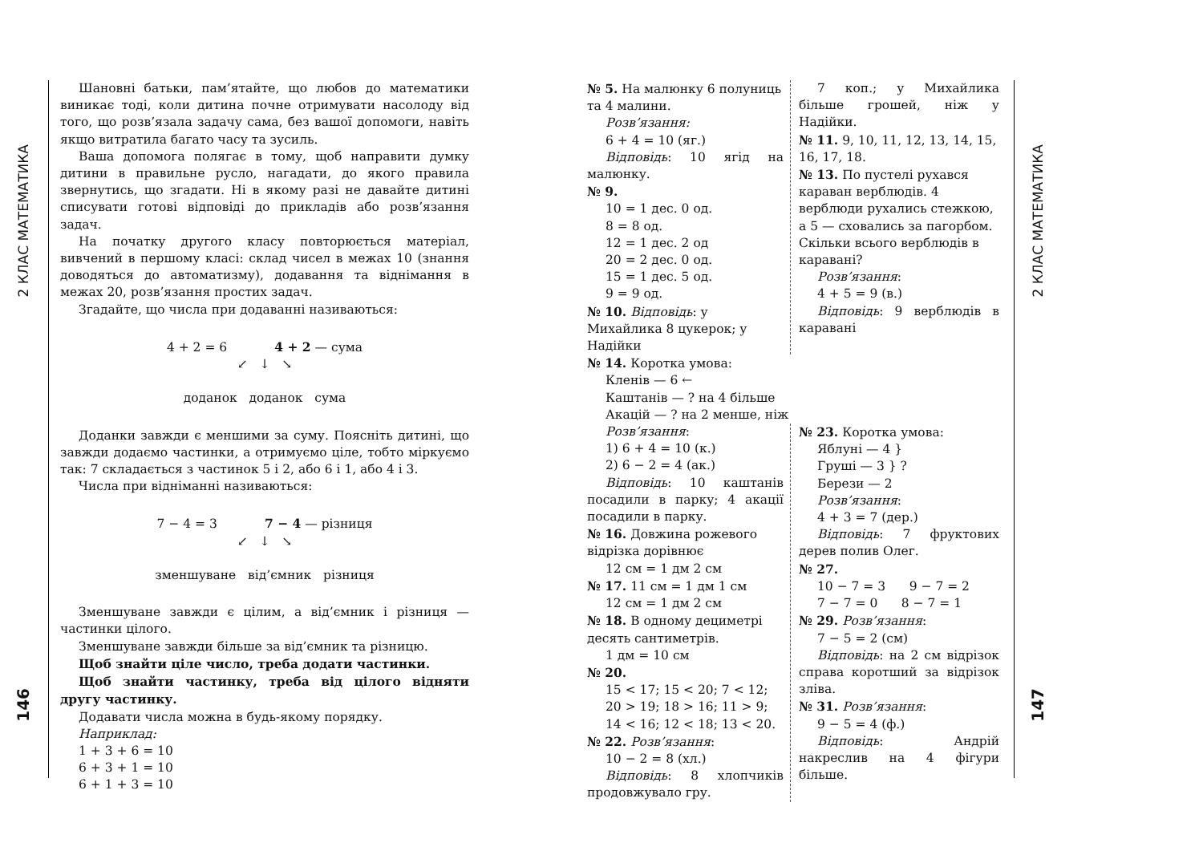2 КЛАС МАТЕМАТИКА
146
Шановні батьки, пам’ятайте, що любов до математики виникає тоді, коли дитина почне отримувати насолоду від того, що розв’язала задачу сама, без вашої допомоги, навіть якщо витратила багато часу та зусиль.
Ваша допомога полягає в тому, щоб направити думку дитини в правильне русло, нагадати, до якого правила звернутись, що згадати. Ні в якому разі не давайте дитині списувати готові відповіді до прикладів або розв’язання задач.
На початку другого класу повторюється матеріал, вивчений в першому класі: склад чисел в межах 10 (знання доводяться до автоматизму), додавання та віднімання в межах 20, розв’язання простих задач.
Згадайте, що числа при додаванні називаються:
4 + 2 = 6 4 + 2 — сума
↙ ↓ ↘
доданок доданок сума
Доданки завжди є меншими за суму. Поясніть дитині, що завжди додаємо частинки, а отримуємо ціле, тобто міркуємо так: 7 складається з частинок 5 і 2, або 6 і 1, або 4 і 3.
Числа при відніманні називаються:
7 − 4 = 3 7 − 4 — різниця
↙ ↓ ↘
зменшуване від’ємник різниця
Зменшуване завжди є цілим, а від’ємник і різниця — частинки цілого.
Зменшуване завжди більше за від’ємник та різницю.
Щоб знайти ціле число, треба додати частинки.
Щоб знайти частинку, треба від цілого відняти другу частинку.
Додавати числа можна в будь-якому порядку.
Наприклад:
1 + 3 + 6 = 10
6 + 3 + 1 = 10
6 + 1 + 3 = 10
№ 5. На малюнку 6 полуниць та 4 малини.
Розв’язання:
6 + 4 = 10 (яг.)
Відповідь: 10 ягід на малюнку.
№ 9.
10 = 1 дес. 0 од.
8 = 8 од.
12 = 1 дес. 2 од
20 = 2 дес. 0 од.
15 = 1 дес. 5 од.
9 = 9 од.
№ 10. Відповідь: у Михайлика 8 цукерок; у Надійки
7 коп.; у Михайлика більше грошей, ніж у Надійки.
№ 11. 9, 10, 11, 12, 13, 14, 15, 16, 17, 18.
№ 13. По пустелі рухався караван верблюдів. 4 верблюди рухались стежкою, а 5 — сховались за пагорбом. Скільки всього верблюдів в каравані?
Розв’язання:
4 + 5 = 9 (в.)
Відповідь: 9 верблюдів в каравані
№ 14. Коротка умова:
Кленів — 6 ←
Каштанів — ? на 4 більше
Акацій — ? на 2 менше, ніж
Розв’язання:
1) 6 + 4 = 10 (к.)
2) 6 − 2 = 4 (ак.)
Відповідь: 10 каштанів посадили в парку; 4 акації посадили в парку.
№ 16. Довжина рожевого відрізка дорівнює
12 см = 1 дм 2 см
№ 17. 11 см = 1 дм 1 см
12 см = 1 дм 2 см
№ 18. В одному дециметрі десять сантиметрів.
1 дм = 10 см
№ 20.
15 < 17; 15 < 20; 7 < 12;
20 > 19; 18 > 16; 11 > 9;
14 < 16; 12 < 18; 13 < 20.
№ 22. Розв’язання:
10 − 2 = 8 (хл.)
Відповідь: 8 хлопчиків продовжувало гру.
№ 23. Коротка умова:
Яблуні — 4 }
Груші — 3 } ?
Берези — 2
Розв’язання:
4 + 3 = 7 (дер.)
Відповідь: 7 фруктових дерев полив Олег.
№ 27.
10 − 7 = 3 9 − 7 = 2
7 − 7 = 0 8 − 7 = 1
№ 29. Розв’язання:
7 − 5 = 2 (см)
Відповідь: на 2 см відрізок справа коротший за відрізок зліва.
№ 31. Розв’язання:
9 − 5 = 4 (ф.)
Відповідь: Андрій накреслив на 4 фігури більше.
2 КЛАС МАТЕМАТИКА
147